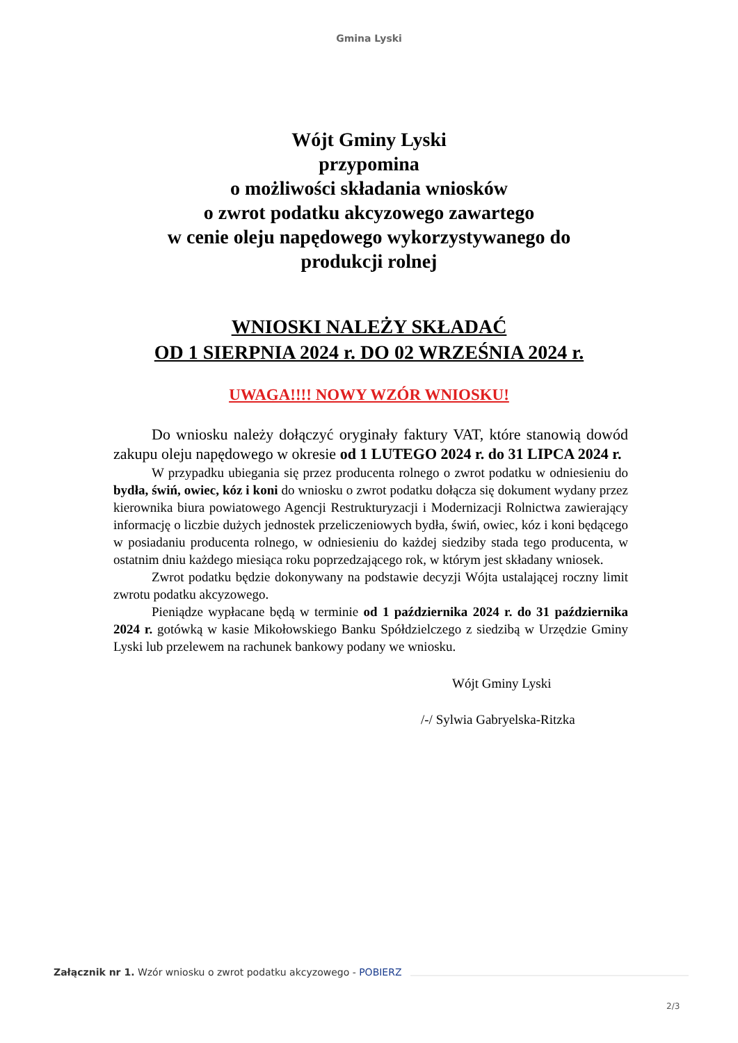Gmina Lyski
Wójt Gminy Lyski
przypomina
o możliwości składania wniosków
o zwrot podatku akcyzowego zawartego
w cenie oleju napędowego wykorzystywanego do
produkcji rolnej
WNIOSKI NALEŻY SKŁADAĆ
OD 1 SIERPNIA 2024 r. DO 02 WRZEŚNIA 2024 r.
UWAGA!!!! NOWY WZÓR WNIOSKU!
Do wniosku należy dołączyć oryginały faktury VAT, które stanowią dowód zakupu oleju napędowego w okresie od 1 LUTEGO 2024 r. do 31 LIPCA 2024 r.
W przypadku ubiegania się przez producenta rolnego o zwrot podatku w odniesieniu do bydła, świń, owiec, kóz i koni do wniosku o zwrot podatku dołącza się dokument wydany przez kierownika biura powiatowego Agencji Restrukturyzacji i Modernizacji Rolnictwa zawierający informację o liczbie dużych jednostek przeliczeniowych bydła, świń, owiec, kóz i koni będącego w posiadaniu producenta rolnego, w odniesieniu do każdej siedziby stada tego producenta, w ostatnim dniu każdego miesiąca roku poprzedzającego rok, w którym jest składany wniosek.
Zwrot podatku będzie dokonywany na podstawie decyzji Wójta ustalającej roczny limit zwrotu podatku akcyzowego.
Pieniądze wypłacane będą w terminie od 1 października 2024 r. do 31 października 2024 r. gotówką w kasie Mikołowskiego Banku Spółdzielczego z siedzibą w Urzędzie Gminy Lyski lub przelewem na rachunek bankowy podany we wniosku.
Wójt Gminy Lyski
/-/ Sylwia Gabryelska-Ritzka
Załącznik nr 1. Wzór wniosku o zwrot podatku akcyzowego - POBIERZ
2/3